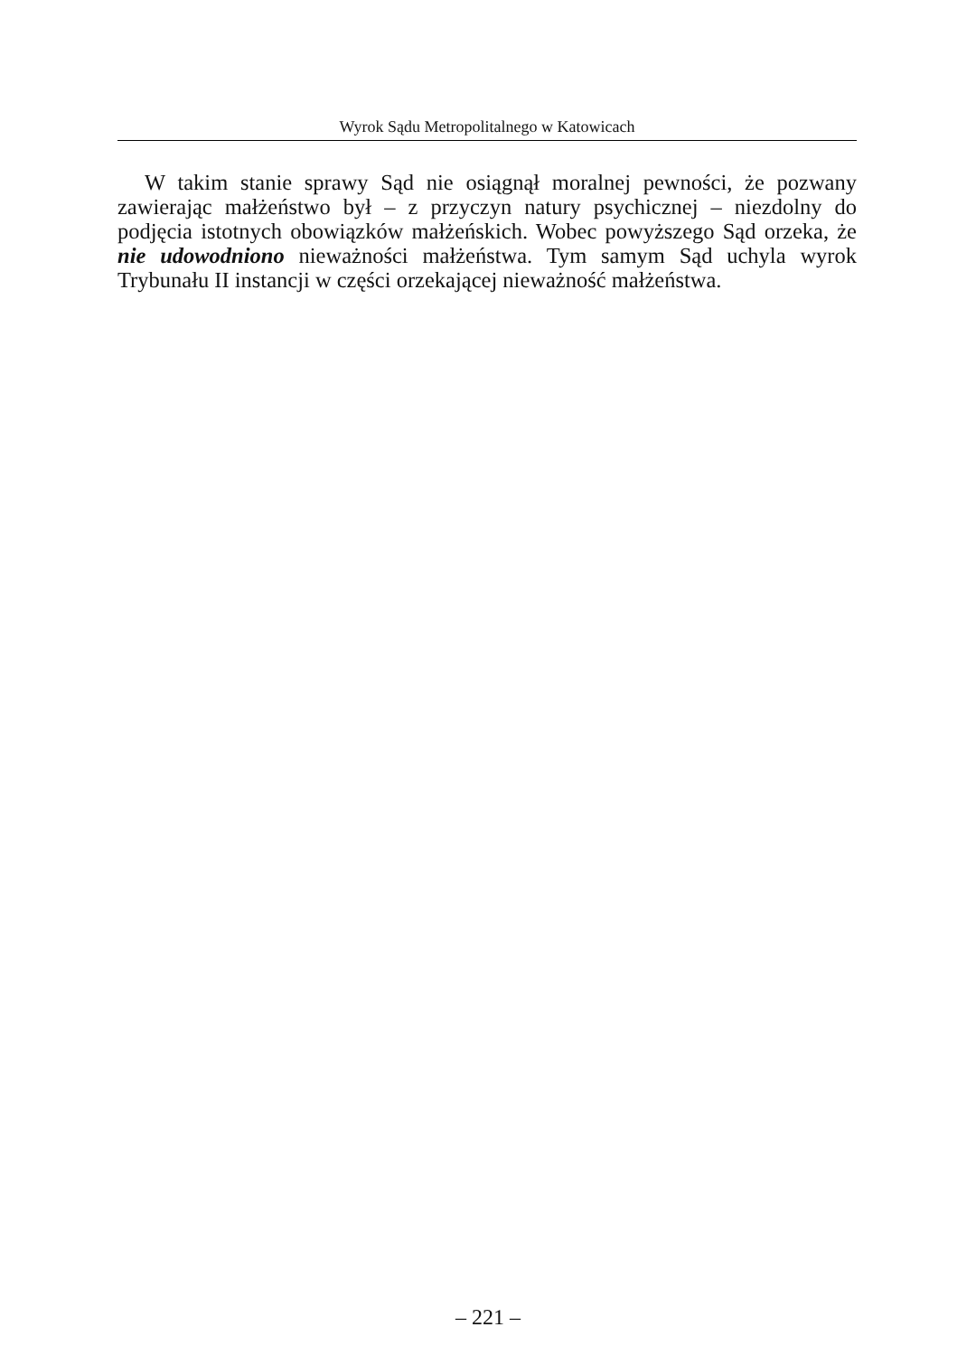Wyrok Sądu Metropolitalnego w Katowicach
W takim stanie sprawy Sąd nie osiągnął moralnej pewności, że pozwany zawierając małżeństwo był – z przyczyn natury psychicznej – niezdolny do podjęcia istotnych obowiązków małżeńskich. Wobec powyższego Sąd orzeka, że nie udowodniono nieważności małżeństwa. Tym samym Sąd uchyla wyrok Trybunału II instancji w części orzekającej nieważność małżeństwa.
– 221 –